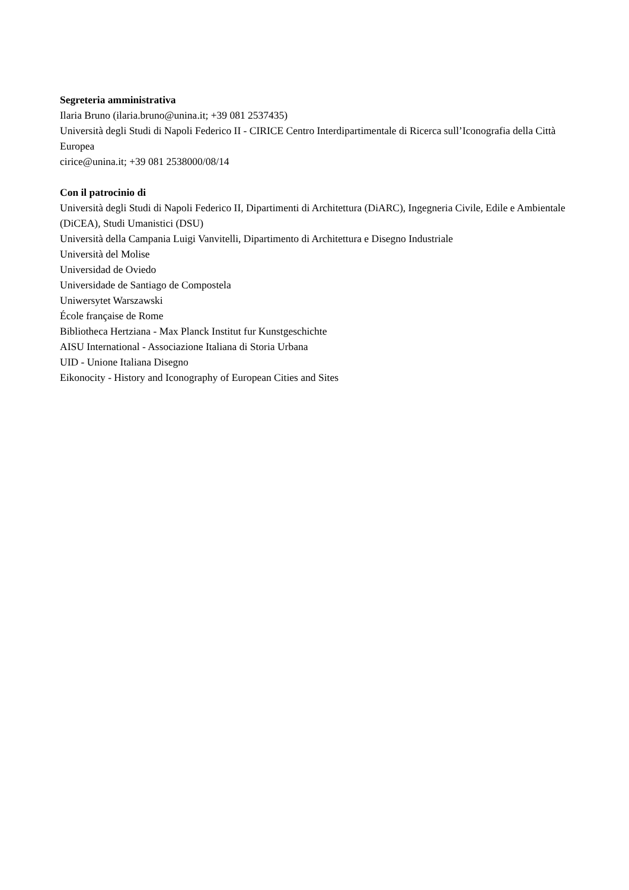Segreteria amministrativa
Ilaria Bruno (ilaria.bruno@unina.it; +39 081 2537435)
Università degli Studi di Napoli Federico II - CIRICE Centro Interdipartimentale di Ricerca sull’Iconografia della Città Europea
cirice@unina.it; +39 081 2538000/08/14
Con il patrocinio di
Università degli Studi di Napoli Federico II, Dipartimenti di Architettura (DiARC), Ingegneria Civile, Edile e Ambientale (DiCEA), Studi Umanistici (DSU)
Università della Campania Luigi Vanvitelli, Dipartimento di Architettura e Disegno Industriale
Università del Molise
Universidad de Oviedo
Universidade de Santiago de Compostela
Uniwersytet Warszawski
École française de Rome
Bibliotheca Hertziana - Max Planck Institut fur Kunstgeschichte
AISU International - Associazione Italiana di Storia Urbana
UID - Unione Italiana Disegno
Eikonocity - History and Iconography of European Cities and Sites